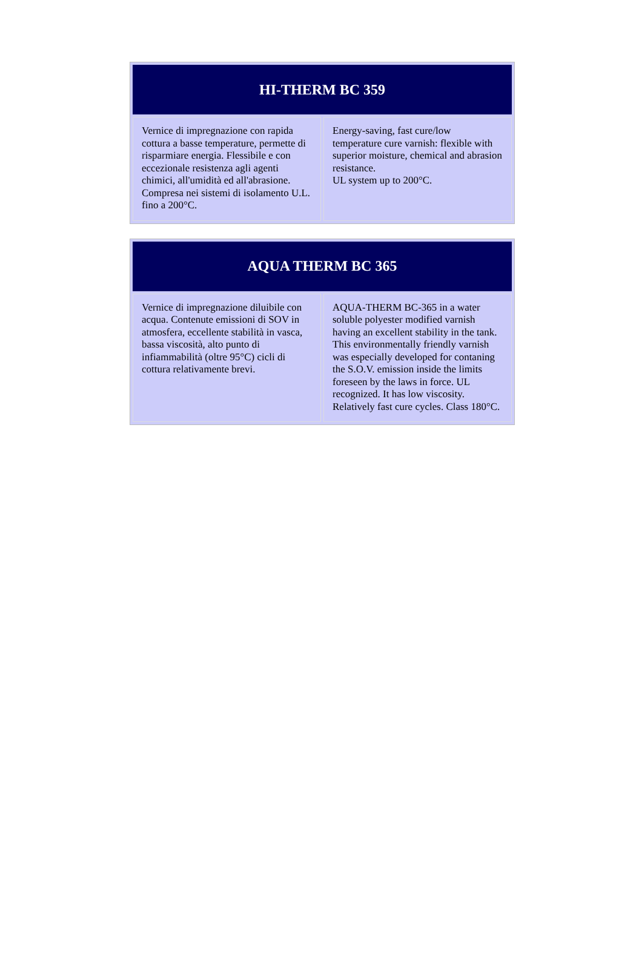| HI-THERM BC 359 | |
| --- | --- |
| Vernice di impregnazione con rapida cottura a basse temperature, permette di risparmiare energia. Flessibile e con eccezionale resistenza agli agenti chimici, all'umidità ed all'abrasione. Compresa nei sistemi di isolamento U.L. fino a 200°C. | Energy-saving, fast cure/low temperature cure varnish: flexible with superior moisture, chemical and abrasion resistance. UL system up to 200°C. |
| AQUA THERM BC 365 | |
| --- | --- |
| Vernice di impregnazione diluibile con acqua. Contenute emissioni di SOV in atmosfera, eccellente stabilità in vasca, bassa viscosità, alto punto di infiammabilità (oltre 95°C) cicli di cottura relativamente brevi. | AQUA-THERM BC-365 in a water soluble polyester modified varnish having an excellent stability in the tank. This environmentally friendly varnish was especially developed for contaning the S.O.V. emission inside the limits foreseen by the laws in force. UL recognized. It has low viscosity. Relatively fast cure cycles. Class 180°C. |